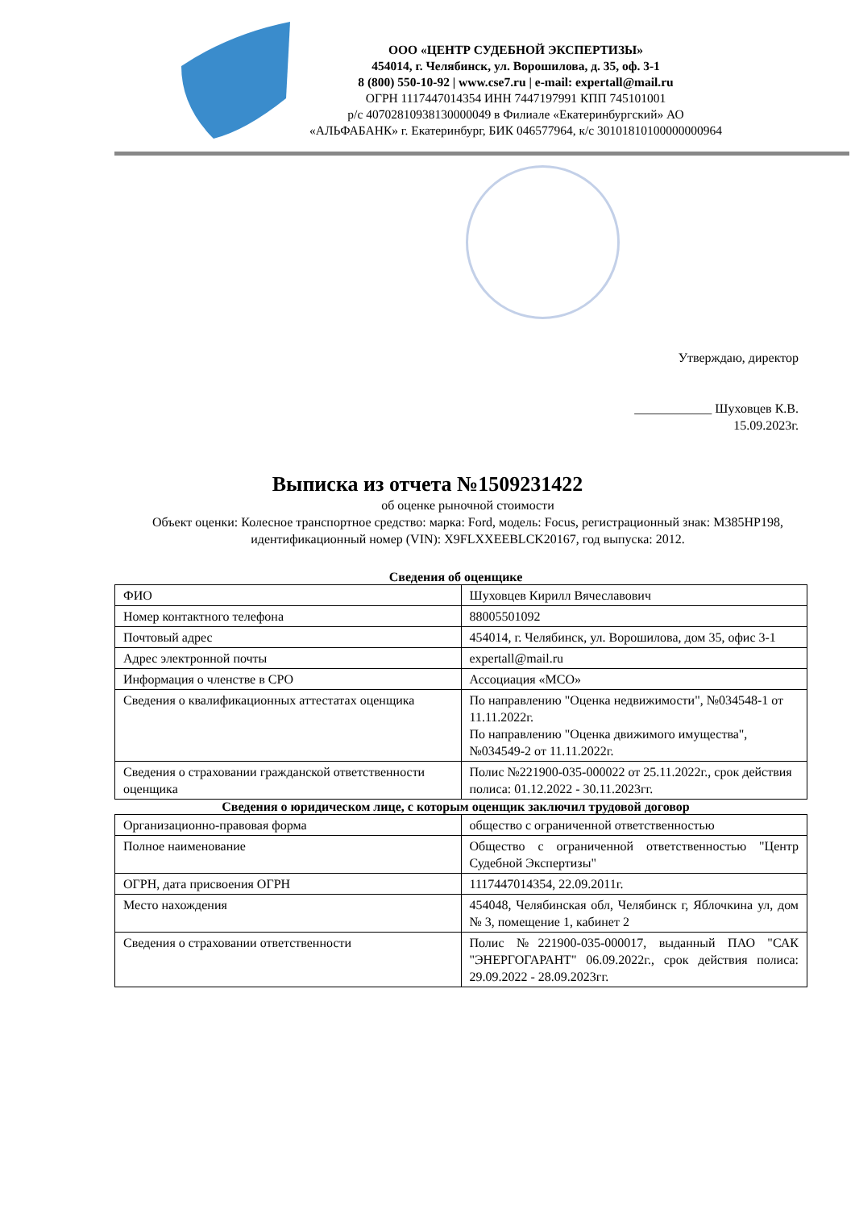ООО «ЦЕНТР СУДЕБНОЙ ЭКСПЕРТИЗЫ»
454014, г. Челябинск, ул. Ворошилова, д. 35, оф. 3-1
8 (800) 550-10-92 | www.cse7.ru | e-mail: expertall@mail.ru
ОГРН 1117447014354 ИНН 7447197991 КПП 745101001
р/с 40702810938130000049 в Филиале «Екатеринбургский» АО
«АЛЬФАБАНК» г. Екатеринбург, БИК 046577964, к/с 30101810100000000964
Утверждаю, директор
____________ Шуховцев К.В.
15.09.2023г.
Выписка из отчета №1509231422
об оценке рыночной стоимости
Объект оценки: Колесное транспортное средство: марка: Ford, модель: Focus, регистрационный знак: М385НР198, идентификационный номер (VIN): X9FLXXEEBLCK20167, год выпуска: 2012.
Сведения об оценщике
| ФИО | Шуховцев Кирилл Вячеславович |
| Номер контактного телефона | 88005501092 |
| Почтовый адрес | 454014, г. Челябинск, ул. Ворошилова, дом 35, офис 3-1 |
| Адрес электронной почты | expertall@mail.ru |
| Информация о членстве в СРО | Ассоциация «МСО» |
| Сведения о квалификационных аттестатах оценщика | По направлению "Оценка недвижимости", №034548-1 от 11.11.2022г. По направлению "Оценка движимого имущества", №034549-2 от 11.11.2022г. |
| Сведения о страховании гражданской ответственности оценщика | Полис №221900-035-000022 от 25.11.2022г., срок действия полиса: 01.12.2022 - 30.11.2023гг. |
Сведения о юридическом лице, с которым оценщик заключил трудовой договор
| Организационно-правовая форма | общество с ограниченной ответственностью |
| Полное наименование | Общество с ограниченной ответственностью "Центр Судебной Экспертизы" |
| ОГРН, дата присвоения ОГРН | 1117447014354, 22.09.2011г. |
| Место нахождения | 454048, Челябинская обл, Челябинск г, Яблочкина ул, дом № 3, помещение 1, кабинет 2 |
| Сведения о страховании ответственности | Полис №221900-035-000017, выданный ПАО "САК "ЭНЕРГОГАРАНТ" 06.09.2022г., срок действия полиса: 29.09.2022 - 28.09.2023гг. |